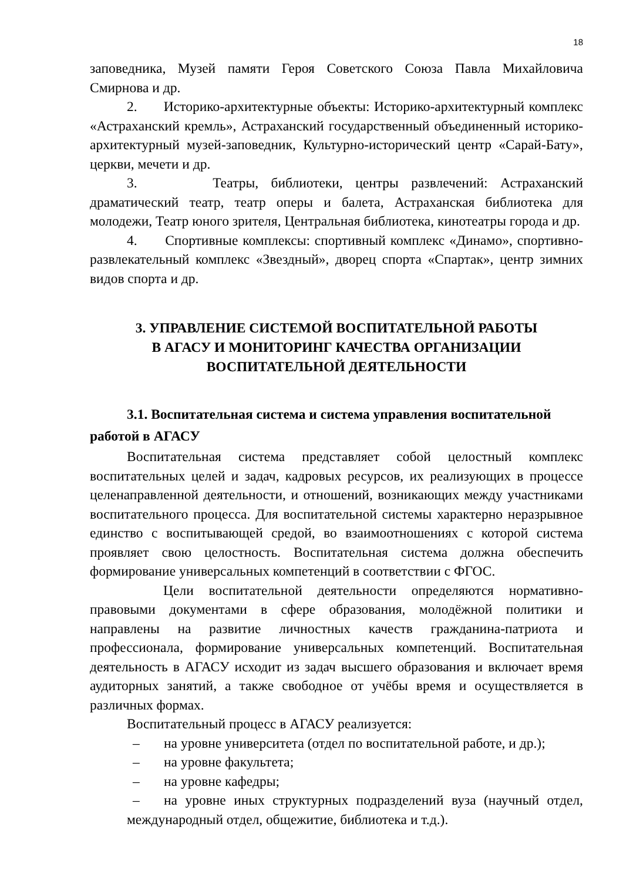18
заповедника, Музей памяти Героя Советского Союза Павла Михайловича Смирнова и др.
2. Историко-архитектурные объекты: Историко-архитектурный комплекс «Астраханский кремль», Астраханский государственный объединенный историко-архитектурный музей-заповедник, Культурно-исторический центр «Сарай-Бату», церкви, мечети и др.
3. Театры, библиотеки, центры развлечений: Астраханский драматический театр, театр оперы и балета, Астраханская библиотека для молодежи, Театр юного зрителя, Центральная библиотека, кинотеатры города и др.
4. Спортивные комплексы: спортивный комплекс «Динамо», спортивно-развлекательный комплекс «Звездный», дворец спорта «Спартак», центр зимних видов спорта и др.
3. УПРАВЛЕНИЕ СИСТЕМОЙ ВОСПИТАТЕЛЬНОЙ РАБОТЫ
В АГАСУ И МОНИТОРИНГ КАЧЕСТВА ОРГАНИЗАЦИИ
ВОСПИТАТЕЛЬНОЙ ДЕЯТЕЛЬНОСТИ
3.1. Воспитательная система и система управления воспитательной работой в АГАСУ
Воспитательная система представляет собой целостный комплекс воспитательных целей и задач, кадровых ресурсов, их реализующих в процессе целенаправленной деятельности, и отношений, возникающих между участниками воспитательного процесса. Для воспитательной системы характерно неразрывное единство с воспитывающей средой, во взаимоотношениях с которой система проявляет свою целостность. Воспитательная система должна обеспечить формирование универсальных компетенций в соответствии с ФГОС.
Цели воспитательной деятельности определяются нормативно-правовыми документами в сфере образования, молодёжной политики и направлены на развитие личностных качеств гражданина-патриота и профессионала, формирование универсальных компетенций. Воспитательная деятельность в АГАСУ исходит из задач высшего образования и включает время аудиторных занятий, а также свободное от учёбы время и осуществляется в различных формах.
Воспитательный процесс в АГАСУ реализуется:
– на уровне университета (отдел по воспитательной работе, и др.);
– на уровне факультета;
– на уровне кафедры;
– на уровне иных структурных подразделений вуза (научный отдел, международный отдел, общежитие, библиотека и т.д.).